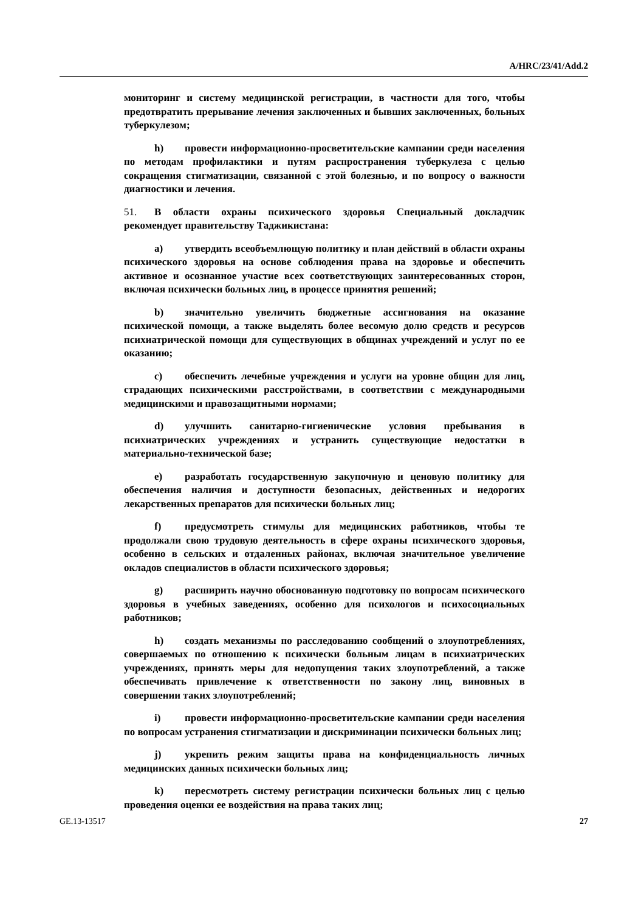A/HRC/23/41/Add.2
мониторинг и систему медицинской регистрации, в частности для того, чтобы предотвратить прерывание лечения заключенных и бывших заключенных, больных туберкулезом;
h) провести информационно-просветительские кампании среди населения по методам профилактики и путям распространения туберкулеза с целью сокращения стигматизации, связанной с этой болезнью, и по вопросу о важности диагностики и лечения.
51. В области охраны психического здоровья Специальный докладчик рекомендует правительству Таджикистана:
a) утвердить всеобъемлющую политику и план действий в области охраны психического здоровья на основе соблюдения права на здоровье и обеспечить активное и осознанное участие всех соответствующих заинтересованных сторон, включая психически больных лиц, в процессе принятия решений;
b) значительно увеличить бюджетные ассигнования на оказание психической помощи, а также выделять более весомую долю средств и ресурсов психиатрической помощи для существующих в общинах учреждений и услуг по ее оказанию;
c) обеспечить лечебные учреждения и услуги на уровне общин для лиц, страдающих психическими расстройствами, в соответствии с международными медицинскими и правозащитными нормами;
d) улучшить санитарно-гигиенические условия пребывания в психиатрических учреждениях и устранить существующие недостатки в материально-технической базе;
e) разработать государственную закупочную и ценовую политику для обеспечения наличия и доступности безопасных, действенных и недорогих лекарственных препаратов для психически больных лиц;
f) предусмотреть стимулы для медицинских работников, чтобы те продолжали свою трудовую деятельность в сфере охраны психического здоровья, особенно в сельских и отдаленных районах, включая значительное увеличение окладов специалистов в области психического здоровья;
g) расширить научно обоснованную подготовку по вопросам психического здоровья в учебных заведениях, особенно для психологов и психосоциальных работников;
h) создать механизмы по расследованию сообщений о злоупотреблениях, совершаемых по отношению к психически больным лицам в психиатрических учреждениях, принять меры для недопущения таких злоупотреблений, а также обеспечивать привлечение к ответственности по закону лиц, виновных в совершении таких злоупотреблений;
i) провести информационно-просветительские кампании среди населения по вопросам устранения стигматизации и дискриминации психически больных лиц;
j) укрепить режим защиты права на конфиденциальность личных медицинских данных психически больных лиц;
k) пересмотреть систему регистрации психически больных лиц с целью проведения оценки ее воздействия на права таких лиц;
GE.13-13517 27